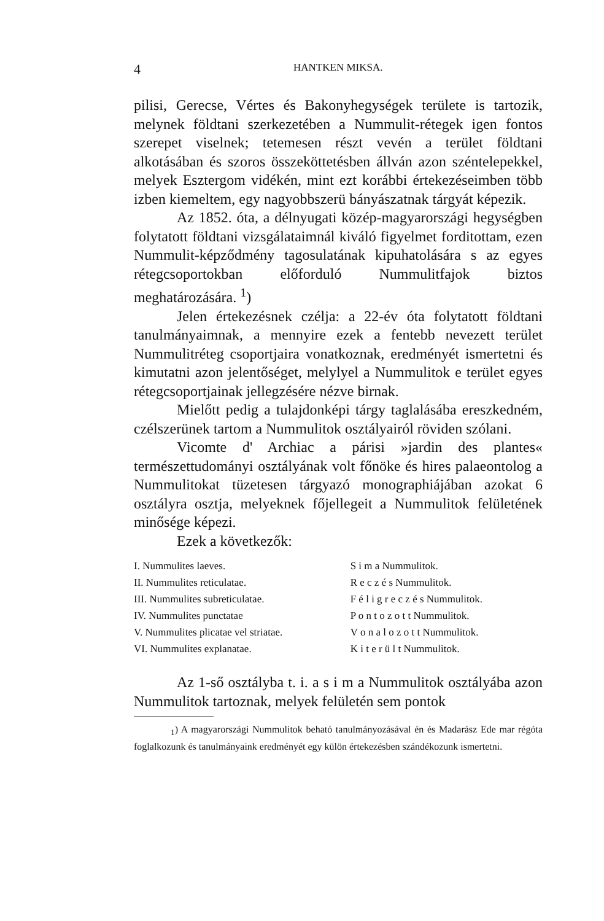4 HANTKEN MIKSA.
pilisi, Gerecse, Vértes és Bakonyhegységek területe is tartozik, melynek földtani szerkezetében a Nummulit-rétegek igen fontos szerepet viselnek; tetemesen részt vevén a terület földtani alkotásában és szoros összeköttetésben állván azon széntelepekkel, melyek Esztergom vidékén, mint ezt korábbi értekezéseimben több izben kiemeltem, egy nagyobbszerü bányászatnak tárgyát képezik.
Az 1852. óta, a délnyugati közép-magyarországi hegységben folytatott földtani vizsgálataimnál kiváló figyelmet forditottam, ezen Nummulit-képződmény tagosulatának kipuhatolására s az egyes rétegcsoportokban előforduló Nummulitfajok biztos meghatározására. <sup>1</sup>)
Jelen értekezésnek czélja: a 22-év óta folytatott földtani tanulmányaimnak, a mennyire ezek a fentebb nevezett terület Nummulitréteg csoportjaira vonatkoznak, eredményét ismertetni és kimutatni azon jelentőséget, melylyel a Nummulitok e terület egyes rétegcsoportjainak jellegzésére nézve birnak.
Mielőtt pedig a tulajdonképi tárgy taglalásába ereszkedném, czélszerünek tartom a Nummulitok osztályairól röviden szólani.
Vicomte d' Archiac a párisi »jardin des plantes« természettudományi osztályának volt főnöke és hires palaeontolog a Nummulitokat tüzetesen tárgyazó monographiájában azokat 6 osztályra osztja, melyeknek főjellegeit a Nummulitok felületének minősége képezi.
Ezek a következők:
| I. Nummulites laeves. | S i m a Nummulitok. |
| II. Nummulites reticulatae. | R e c z é s Nummulitok. |
| III. Nummulites subreticulatae. | F é l i g r e c z é s Nummulitok. |
| IV. Nummulites punctatae | P o n t o z o t t Nummulitok. |
| V. Nummulites plicatae vel striatae. | V o n a l o z o t t Nummulitok. |
| VI. Nummulites explanatae. | K i t e r ü l t Nummulitok. |
Az 1-ső osztályba t. i. a s i m a Nummulitok osztályába azon Nummulitok tartoznak, melyek felületén sem pontok
<sub>1</sub>) A magyarországi Nummulitok beható tanulmányozásával én és Madarász Ede mar régóta foglalkozunk és tanulmányaink eredményét egy külön értekezésben szándékozunk ismertetni.